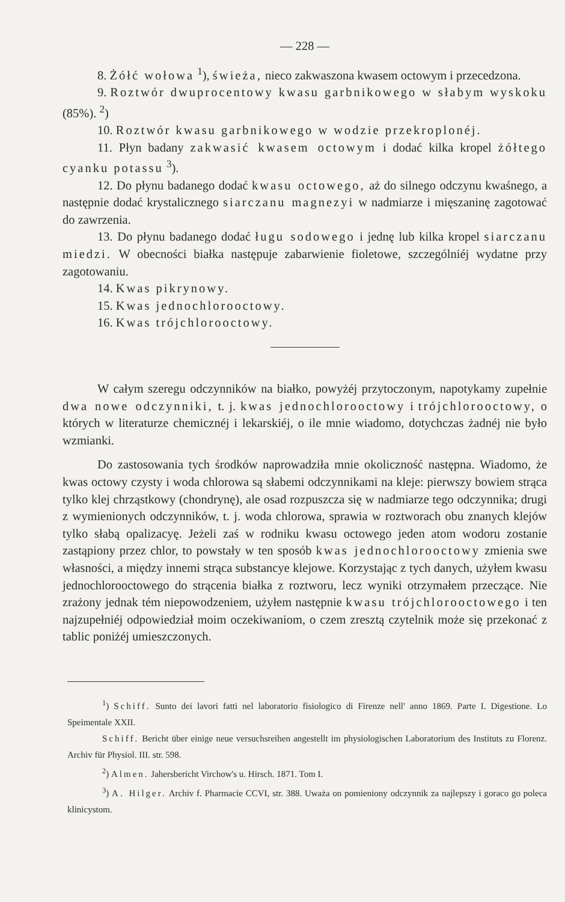— 228 —
8. Żółć wołowa <sup>1</sup>), świeża, nieco zakwaszona kwasem octowym i przecedzona.
9. Roztwór dwuprocentowy kwasu garbnikowego w słabym wyskoku (85%). <sup>2</sup>)
10. Roztwór kwasu garbnikowego w wodzie przekroplonéj.
11. Płyn badany zakwasić kwasem octowym i dodać kilka kropel żółtego cyanku potassu <sup>3</sup>).
12. Do płynu badanego dodać kwasu octowego, aż do silnego odczynu kwaśnego, a następnie dodać krystalicznego siarczanu magnezyi w nadmiarze i mięszaninę zagotować do zawrzenia.
13. Do płynu badanego dodać ługu sodowego i jednę lub kilka kropel siarczanu miedzi. W obecności białka następuje zabarwienie fioletowe, szczególniéj wydatne przy zagotowaniu.
14. Kwas pikrynowy.
15. Kwas jednochlorooctowy.
16. Kwas trójchlorooctowy.
W całym szeregu odczynników na białko, powyżéj przytoczonym, napotykamy zupełnie dwa nowe odczynniki, t. j. kwas jednochlorooctowy i trójchlorooctowy, o których w literaturze chemicznéj i lekarskiéj, o ile mnie wiadomo, dotychczas żadnéj nie było wzmianki.
Do zastosowania tych środków naprowadziła mnie okoliczność następna. Wiadomo, że kwas octowy czysty i woda chlorowa są słabemi odczynnikami na kleje: pierwszy bowiem strąca tylko klej chrząstkowy (chondrynę), ale osad rozpuszcza się w nadmiarze tego odczynnika; drugi z wymienionych odczynników, t. j. woda chlorowa, sprawia w roztworach obu znanych klejów tylko słabą opalizacyę. Jeżeli zaś w rodniku kwasu octowego jeden atom wodoru zostanie zastąpiony przez chlor, to powstały w ten sposób kwas jednochlorooctowy zmienia swe własności, a między innemi strąca substancye klejowe. Korzystając z tych danych, użyłem kwasu jednochlorooctowego do strącenia białka z roztworu, lecz wyniki otrzymałem przeczące. Nie zrażony jednak tém niepowodzeniem, użyłem następnie kwasu trójchlorooctowego i ten najzupełniéj odpowiedział moim oczekiwaniom, o czem zresztą czytelnik może się przekonać z tablic poniżéj umieszczonych.
<sup>1</sup>) Schiff. Sunto dei lavori fatti nel laboratorio fisiologico di Firenze nell' anno 1869. Parte I. Digestione. Lo Speimentale XXII.
Schiff. Bericht über einige neue versuchsreihen angestellt im physiologischen Laboratorium des Instituts zu Florenz. Archiv für Physiol. III. str. 598.
<sup>2</sup>) Almen. Jahersbericht Virchow's u. Hirsch. 1871. Tom I.
<sup>3</sup>) A. Hilger. Archiv f. Pharmacie CCVI, str. 388. Uważa on pomieniony odczynnik za najlepszy i goraco go poleca klinicystom.